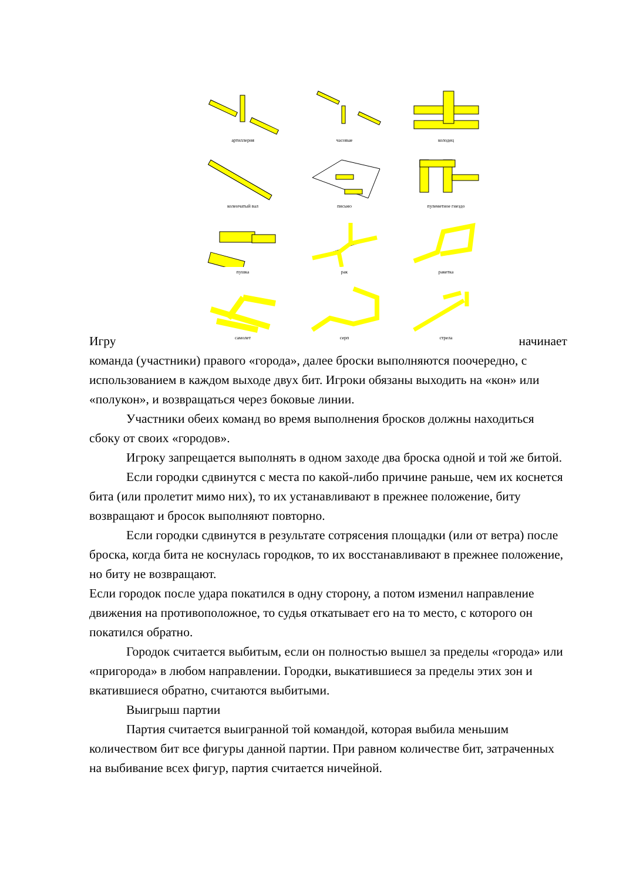артиллерия
часовые
колодец
коленчатый вал
письмо
пулеметное гнездо
пушка
рак
ракетка
самолет
серп
стрела
Игру начинает
команда (участники) правого «города», далее броски выполняются поочередно, с использованием в каждом выходе двух бит. Игроки обязаны выходить на «кон» или «полукон», и возвращаться через боковые линии.
Участники обеих команд во время выполнения бросков должны находиться сбоку от своих «городов».
Игроку запрещается выполнять в одном заходе два броска одной и той же битой.
Если городки сдвинутся с места по какой-либо причине раньше, чем их коснется бита (или пролетит мимо них), то их устанавливают в прежнее положение, биту возвращают и бросок выполняют повторно.
Если городки сдвинутся в результате сотрясения площадки (или от ветра) после броска, когда бита не коснулась городков, то их восстанавливают в прежнее положение, но биту не возвращают.
Если городок после удара покатился в одну сторону, а потом изменил направление движения на противоположное, то судья откатывает его на то место, с которого он покатился обратно.
Городок считается выбитым, если он полностью вышел за пределы «города» или «пригорода» в любом направлении. Городки, выкатившиеся за пределы этих зон и вкатившиеся обратно, считаются выбитыми.
Выигрыш партии
Партия считается выигранной той командой, которая выбила меньшим количеством бит все фигуры данной партии. При равном количестве бит, затраченных на выбивание всех фигур, партия считается ничейной.